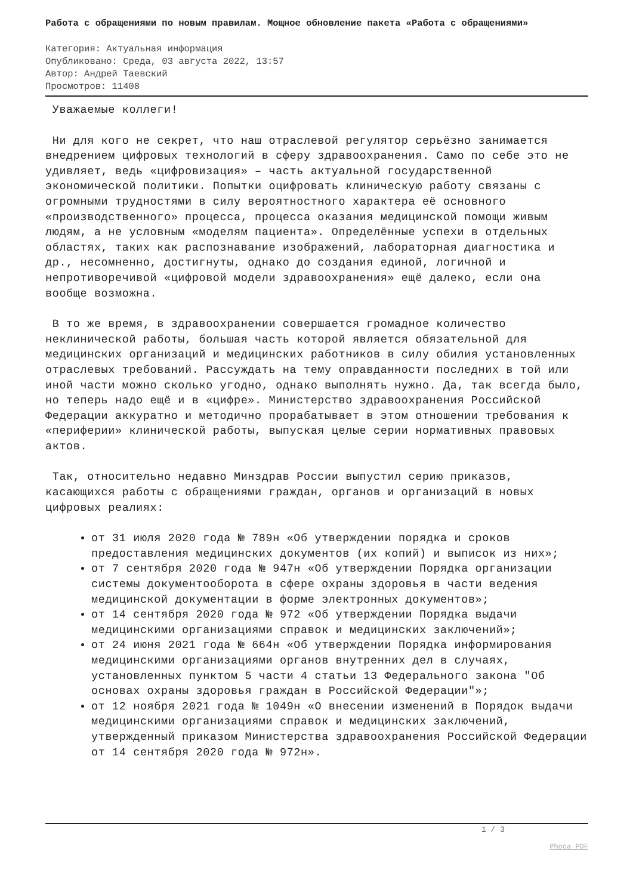Работа с обращениями по новым правилам. Мощное обновление пакета «Работа с обращениями»
Категория: Актуальная информация
Опубликовано: Среда, 03 августа 2022, 13:57
Автор: Андрей Таевский
Просмотров: 11408
Уважаемые коллеги!
Ни для кого не секрет, что наш отраслевой регулятор серьёзно занимается внедрением цифровых технологий в сферу здравоохранения. Само по себе это не удивляет, ведь «цифровизация» – часть актуальной государственной экономической политики. Попытки оцифровать клиническую работу связаны с огромными трудностями в силу вероятностного характера её основного «производственного» процесса, процесса оказания медицинской помощи живым людям, а не условным «моделям пациента». Определённые успехи в отдельных областях, таких как распознавание изображений, лабораторная диагностика и др., несомненно, достигнуты, однако до создания единой, логичной и непротиворечивой «цифровой модели здравоохранения» ещё далеко, если она вообще возможна.
В то же время, в здравоохранении совершается громадное количество неклинической работы, большая часть которой является обязательной для медицинских организаций и медицинских работников в силу обилия установленных отраслевых требований. Рассуждать на тему оправданности последних в той или иной части можно сколько угодно, однако выполнять нужно. Да, так всегда было, но теперь надо ещё и в «цифре». Министерство здравоохранения Российской Федерации аккуратно и методично прорабатывает в этом отношении требования к «периферии» клинической работы, выпуская целые серии нормативных правовых актов.
Так, относительно недавно Минздрав России выпустил серию приказов, касающихся работы с обращениями граждан, органов и организаций в новых цифровых реалиях:
от 31 июля 2020 года № 789н «Об утверждении порядка и сроков предоставления медицинских документов (их копий) и выписок из них»;
от 7 сентября 2020 года № 947н «Об утверждении Порядка организации системы документооборота в сфере охраны здоровья в части ведения медицинской документации в форме электронных документов»;
от 14 сентября 2020 года № 972 «Об утверждении Порядка выдачи медицинскими организациями справок и медицинских заключений»;
от 24 июня 2021 года № 664н «Об утверждении Порядка информирования медицинскими организациями органов внутренних дел в случаях, установленных пунктом 5 части 4 статьи 13 Федерального закона "Об основах охраны здоровья граждан в Российской Федерации"»;
от 12 ноября 2021 года № 1049н «О внесении изменений в Порядок выдачи медицинскими организациями справок и медицинских заключений, утвержденный приказом Министерства здравоохранения Российской Федерации от 14 сентября 2020 года № 972н».
1 / 3
Phoca PDF